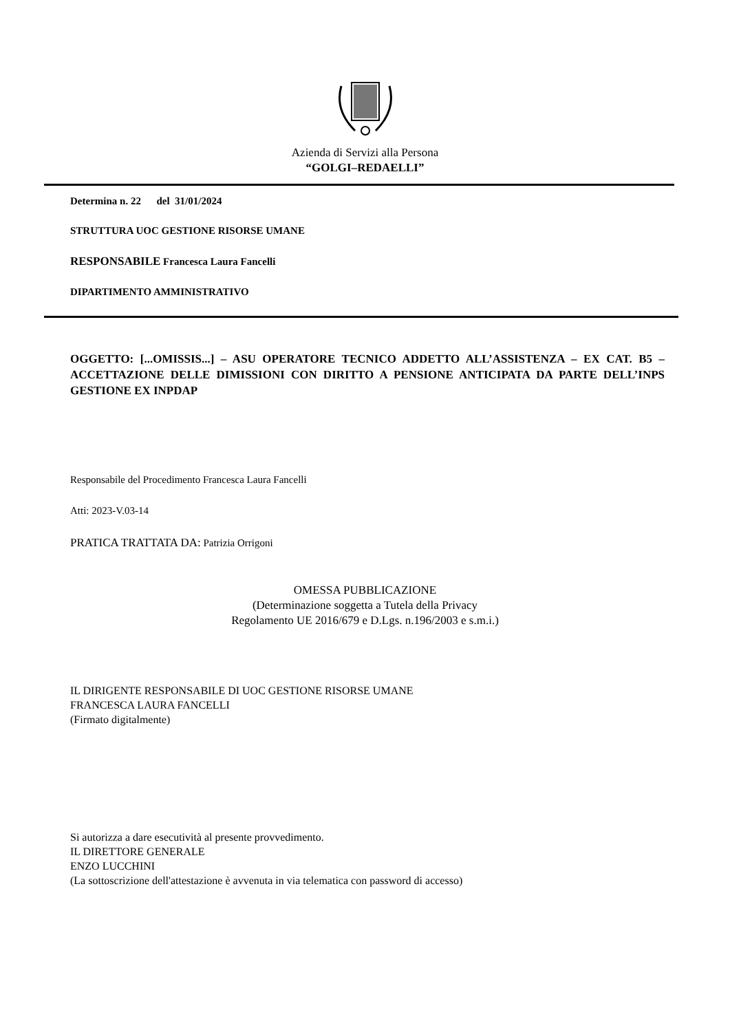Azienda di Servizi alla Persona
“GOLGI–REDAELLI”
Determina n. 22 del 31/01/2024
STRUTTURA UOC GESTIONE RISORSE UMANE
RESPONSABILE Francesca Laura Fancelli
DIPARTIMENTO AMMINISTRATIVO
OGGETTO: [...OMISSIS...] – ASU OPERATORE TECNICO ADDETTO ALL’ASSISTENZA – EX CAT. B5 – ACCETTAZIONE DELLE DIMISSIONI CON DIRITTO A PENSIONE ANTICIPATA DA PARTE DELL’INPS GESTIONE EX INPDAP
Responsabile del Procedimento Francesca Laura Fancelli
Atti: 2023-V.03-14
PRATICA TRATTATA DA: Patrizia Orrigoni
OMESSA PUBBLICAZIONE
(Determinazione soggetta a Tutela della Privacy
Regolamento UE 2016/679 e D.Lgs. n.196/2003 e s.m.i.)
IL DIRIGENTE RESPONSABILE DI UOC GESTIONE RISORSE UMANE
FRANCESCA LAURA FANCELLI
(Firmato digitalmente)
Si autorizza a dare esecutività al presente provvedimento.
IL DIRETTORE GENERALE
ENZO LUCCHINI
(La sottoscrizione dell'attestazione è avvenuta in via telematica con password di accesso)